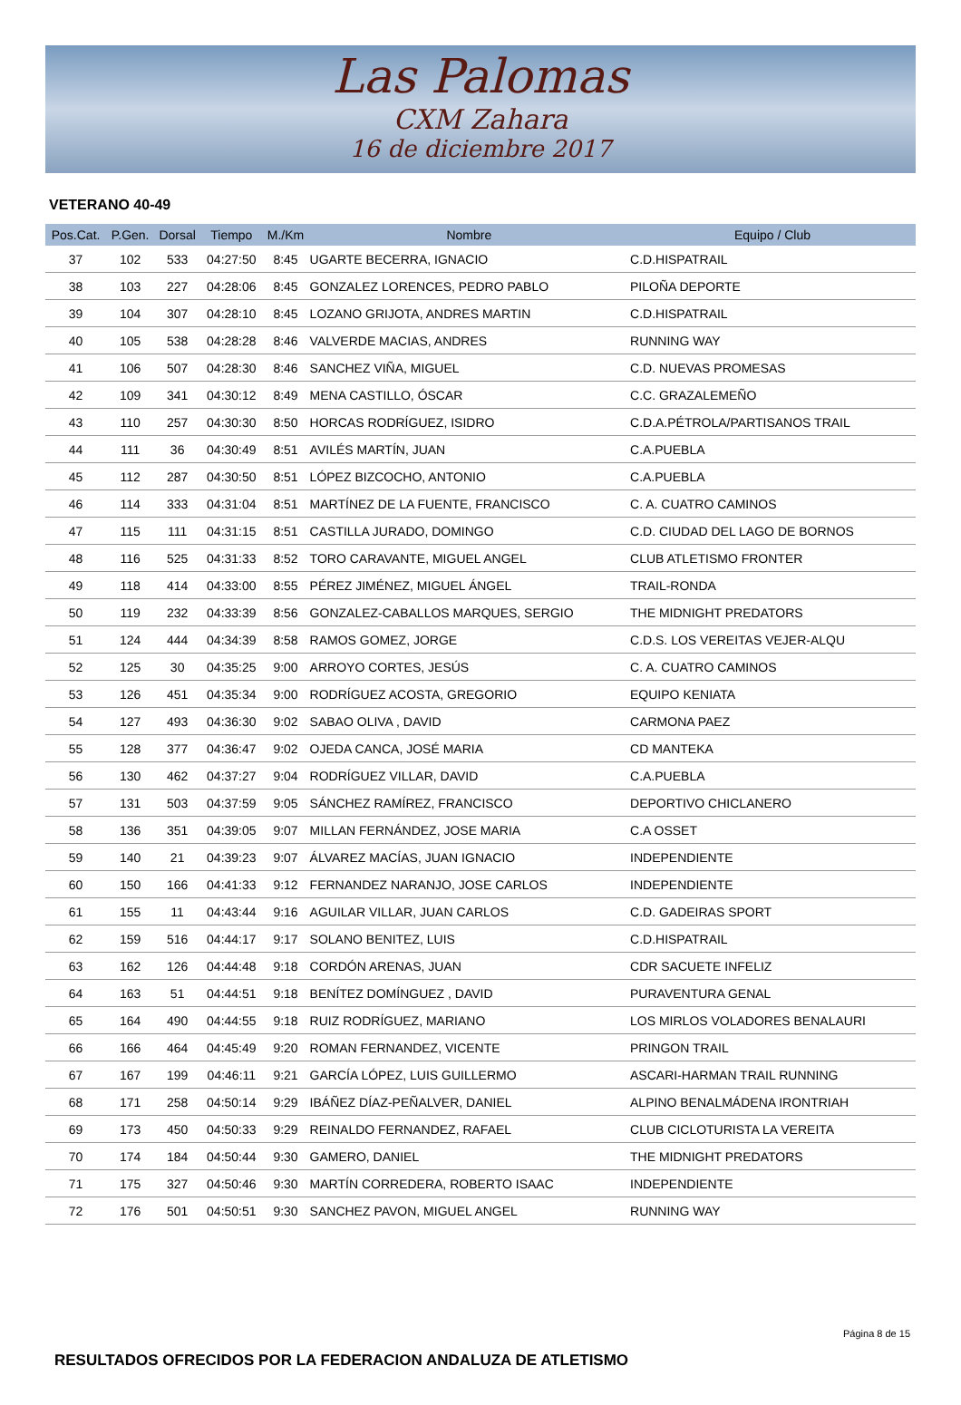Las Palomas
CXM Zahara
16 de diciembre 2017
VETERANO 40-49
| Pos.Cat. | P.Gen. | Dorsal | Tiempo | M./Km | Nombre | Equipo / Club |
| --- | --- | --- | --- | --- | --- | --- |
| 37 | 102 | 533 | 04:27:50 | 8:45 | UGARTE BECERRA, IGNACIO | C.D.HISPATRAIL |
| 38 | 103 | 227 | 04:28:06 | 8:45 | GONZALEZ LORENCES, PEDRO PABLO | PILOÑA DEPORTE |
| 39 | 104 | 307 | 04:28:10 | 8:45 | LOZANO GRIJOTA, ANDRES MARTIN | C.D.HISPATRAIL |
| 40 | 105 | 538 | 04:28:28 | 8:46 | VALVERDE MACIAS, ANDRES | RUNNING WAY |
| 41 | 106 | 507 | 04:28:30 | 8:46 | SANCHEZ VIÑA, MIGUEL | C.D. NUEVAS PROMESAS |
| 42 | 109 | 341 | 04:30:12 | 8:49 | MENA CASTILLO, ÓSCAR | C.C. GRAZALEMEÑO |
| 43 | 110 | 257 | 04:30:30 | 8:50 | HORCAS RODRÍGUEZ, ISIDRO | C.D.A.PÉTROLA/PARTISANOS TRAIL |
| 44 | 111 | 36 | 04:30:49 | 8:51 | AVILÉS MARTÍN, JUAN | C.A.PUEBLA |
| 45 | 112 | 287 | 04:30:50 | 8:51 | LÓPEZ BIZCOCHO, ANTONIO | C.A.PUEBLA |
| 46 | 114 | 333 | 04:31:04 | 8:51 | MARTÍNEZ DE LA FUENTE, FRANCISCO | C. A. CUATRO CAMINOS |
| 47 | 115 | 111 | 04:31:15 | 8:51 | CASTILLA JURADO, DOMINGO | C.D. CIUDAD DEL LAGO DE BORNOS |
| 48 | 116 | 525 | 04:31:33 | 8:52 | TORO CARAVANTE, MIGUEL ANGEL | CLUB ATLETISMO FRONTER |
| 49 | 118 | 414 | 04:33:00 | 8:55 | PÉREZ JIMÉNEZ, MIGUEL ÁNGEL | TRAIL-RONDA |
| 50 | 119 | 232 | 04:33:39 | 8:56 | GONZALEZ-CABALLOS MARQUES, SERGIO | THE MIDNIGHT PREDATORS |
| 51 | 124 | 444 | 04:34:39 | 8:58 | RAMOS GOMEZ, JORGE | C.D.S. LOS VEREITAS VEJER-ALQU |
| 52 | 125 | 30 | 04:35:25 | 9:00 | ARROYO CORTES, JESÚS | C. A. CUATRO CAMINOS |
| 53 | 126 | 451 | 04:35:34 | 9:00 | RODRÍGUEZ ACOSTA, GREGORIO | EQUIPO KENIATA |
| 54 | 127 | 493 | 04:36:30 | 9:02 | SABAO OLIVA , DAVID | CARMONA PAEZ |
| 55 | 128 | 377 | 04:36:47 | 9:02 | OJEDA CANCA, JOSÉ MARIA | CD MANTEKA |
| 56 | 130 | 462 | 04:37:27 | 9:04 | RODRÍGUEZ VILLAR, DAVID | C.A.PUEBLA |
| 57 | 131 | 503 | 04:37:59 | 9:05 | SÁNCHEZ RAMÍREZ, FRANCISCO | DEPORTIVO CHICLANERO |
| 58 | 136 | 351 | 04:39:05 | 9:07 | MILLAN FERNÁNDEZ, JOSE MARIA | C.A OSSET |
| 59 | 140 | 21 | 04:39:23 | 9:07 | ÁLVAREZ MACÍAS, JUAN IGNACIO | INDEPENDIENTE |
| 60 | 150 | 166 | 04:41:33 | 9:12 | FERNANDEZ NARANJO, JOSE CARLOS | INDEPENDIENTE |
| 61 | 155 | 11 | 04:43:44 | 9:16 | AGUILAR VILLAR, JUAN CARLOS | C.D. GADEIRAS SPORT |
| 62 | 159 | 516 | 04:44:17 | 9:17 | SOLANO BENITEZ, LUIS | C.D.HISPATRAIL |
| 63 | 162 | 126 | 04:44:48 | 9:18 | CORDÓN ARENAS, JUAN | CDR SACUETE INFELIZ |
| 64 | 163 | 51 | 04:44:51 | 9:18 | BENÍTEZ DOMÍNGUEZ , DAVID | PURAVENTURA GENAL |
| 65 | 164 | 490 | 04:44:55 | 9:18 | RUIZ RODRÍGUEZ, MARIANO | LOS MIRLOS VOLADORES BENALAURI |
| 66 | 166 | 464 | 04:45:49 | 9:20 | ROMAN FERNANDEZ, VICENTE | PRINGON TRAIL |
| 67 | 167 | 199 | 04:46:11 | 9:21 | GARCÍA LÓPEZ, LUIS GUILLERMO | ASCARI-HARMAN TRAIL RUNNING |
| 68 | 171 | 258 | 04:50:14 | 9:29 | IBÁÑEZ DÍAZ-PEÑALVER, DANIEL | ALPINO BENALMÁDENA IRONTRIAH |
| 69 | 173 | 450 | 04:50:33 | 9:29 | REINALDO FERNANDEZ, RAFAEL | CLUB CICLOTURISTA LA VEREITA |
| 70 | 174 | 184 | 04:50:44 | 9:30 | GAMERO, DANIEL | THE MIDNIGHT PREDATORS |
| 71 | 175 | 327 | 04:50:46 | 9:30 | MARTÍN CORREDERA, ROBERTO ISAAC | INDEPENDIENTE |
| 72 | 176 | 501 | 04:50:51 | 9:30 | SANCHEZ PAVON, MIGUEL ANGEL | RUNNING WAY |
RESULTADOS OFRECIDOS POR LA FEDERACION ANDALUZA DE ATLETISMO
Página 8 de 15